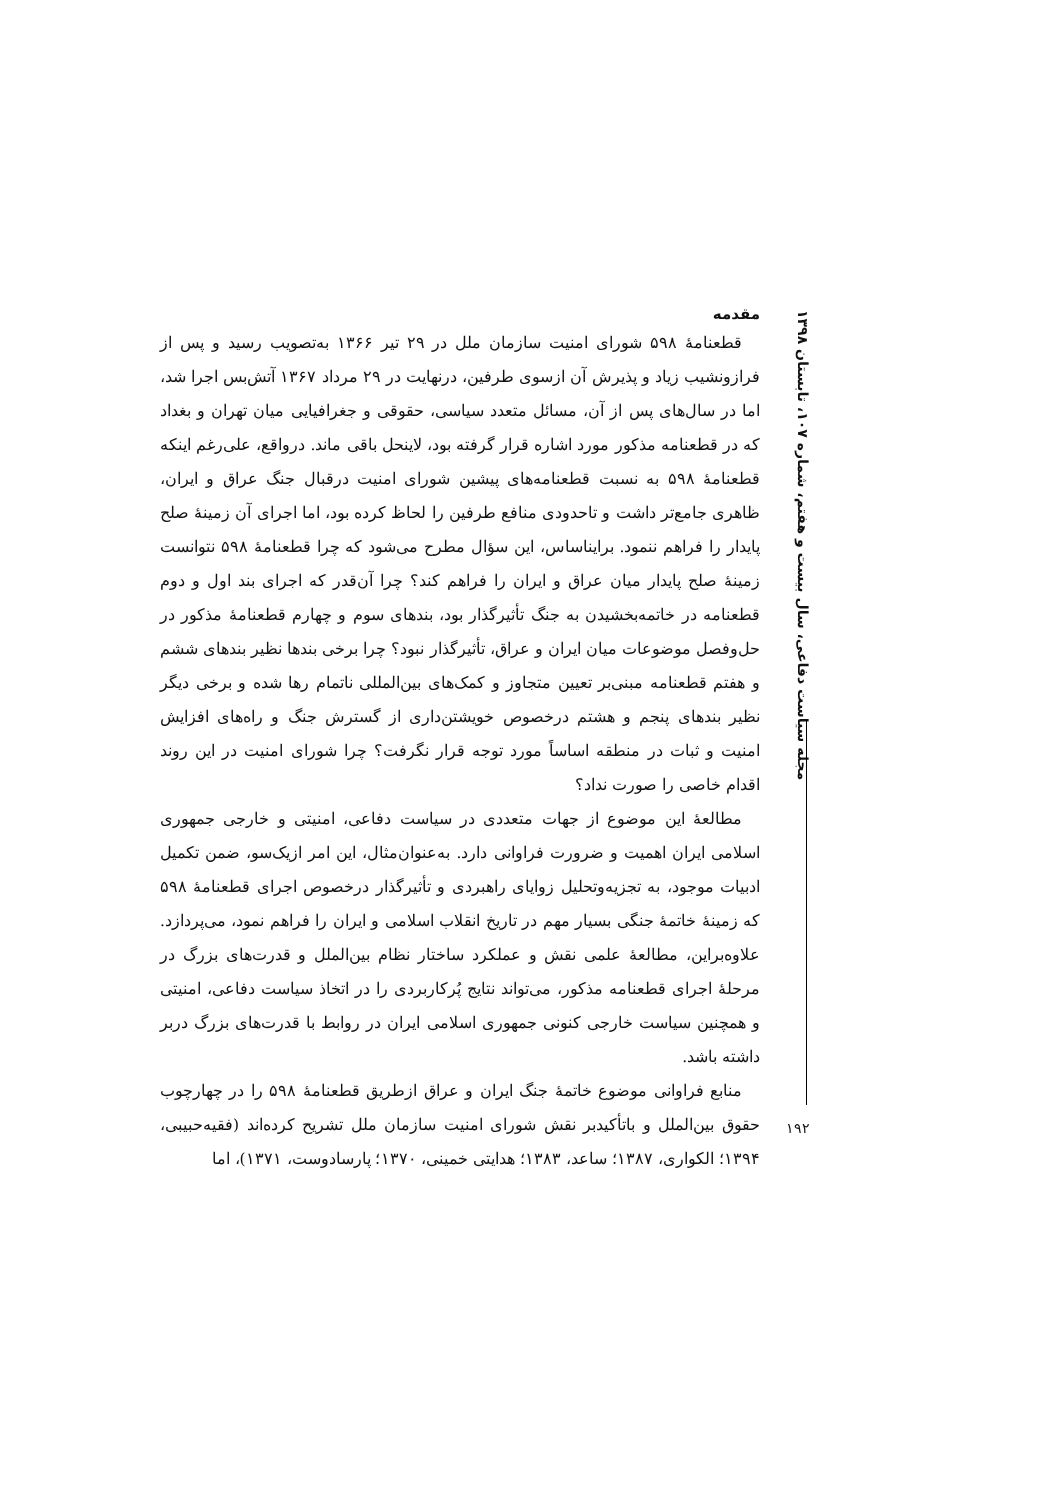مجله سیاست دفاعی، سال بیست و هفتم، شماره ۱۰۷، تابستان ۱۳۹۸
۱۹۲
مقدمه
قطعنامهٔ ۵۹۸ شورای امنیت سازمان ملل در ۲۹ تیر ۱۳۶۶ به‌تصویب رسید و پس از فرازونشیب زیاد و پذیرش آن ازسوی طرفین، درنهایت در ۲۹ مرداد ۱۳۶۷ آتش‌بس اجرا شد، اما در سال‌های پس از آن، مسائل متعدد سیاسی، حقوقی و جغرافیایی میان تهران و بغداد که در قطعنامه مذکور مورد اشاره قرار گرفته بود، لاینحل باقی ماند. درواقع، علی‌رغم اینکه قطعنامهٔ ۵۹۸ به نسبت قطعنامه‌های پیشین شورای امنیت درقبال جنگ عراق و ایران، ظاهری جامع‌تر داشت و تاحدودی منافع طرفین را لحاظ کرده بود، اما اجرای آن زمینهٔ صلح پایدار را فراهم ننمود. برایناساس، این سؤال مطرح می‌شود که چرا قطعنامهٔ ۵۹۸ نتوانست زمینهٔ صلح پایدار میان عراق و ایران را فراهم کند؟ چرا آن‌قدر که اجرای بند اول و دوم قطعنامه در خاتمه‌بخشیدن به جنگ تأثیرگذار بود، بندهای سوم و چهارم قطعنامهٔ مذکور در حل‌وفصل موضوعات میان ایران و عراق، تأثیرگذار نبود؟ چرا برخی بندها نظیر بندهای ششم و هفتم قطعنامه مبنی‌بر تعیین متجاوز و کمک‌های بین‌المللی ناتمام رها شده و برخی دیگر نظیر بندهای پنجم و هشتم درخصوص خویشتن‌داری از گسترش جنگ و راه‌های افزایش امنیت و ثبات در منطقه اساساً مورد توجه قرار نگرفت؟ چرا شورای امنیت در این روند اقدام خاصی را صورت نداد؟
مطالعهٔ این موضوع از جهات متعددی در سیاست دفاعی، امنیتی و خارجی جمهوری اسلامی ایران اهمیت و ضرورت فراوانی دارد. به‌عنوان‌مثال، این امر ازیک‌سو، ضمن تکمیل ادبیات موجود، به تجزیه‌وتحلیل زوایای راهبردی و تأثیرگذار درخصوص اجرای قطعنامهٔ ۵۹۸ که زمینهٔ خاتمهٔ جنگی بسیار مهم در تاریخ انقلاب اسلامی و ایران را فراهم نمود، می‌پردازد. علاوه‌براین، مطالعهٔ علمی نقش و عملکرد ساختار نظام بین‌الملل و قدرت‌های بزرگ در مرحلهٔ اجرای قطعنامه مذکور، می‌تواند نتایج پُرکاربردی را در اتخاذ سیاست دفاعی، امنیتی و همچنین سیاست خارجی کنونی جمهوری اسلامی ایران در روابط با قدرت‌های بزرگ دربر داشته باشد.
منابع فراوانی موضوع خاتمهٔ جنگ ایران و عراق ازطریق قطعنامهٔ ۵۹۸ را در چهارچوب حقوق بین‌الملل و باتأکیدبر نقش شورای امنیت سازمان ملل تشریح کرده‌اند (فقیه‌حبیبی، ۱۳۹۴؛ الکواری، ۱۳۸۷؛ ساعد، ۱۳۸۳؛ هدایتی خمینی، ۱۳۷۰؛ پارسادوست، ۱۳۷۱)، اما